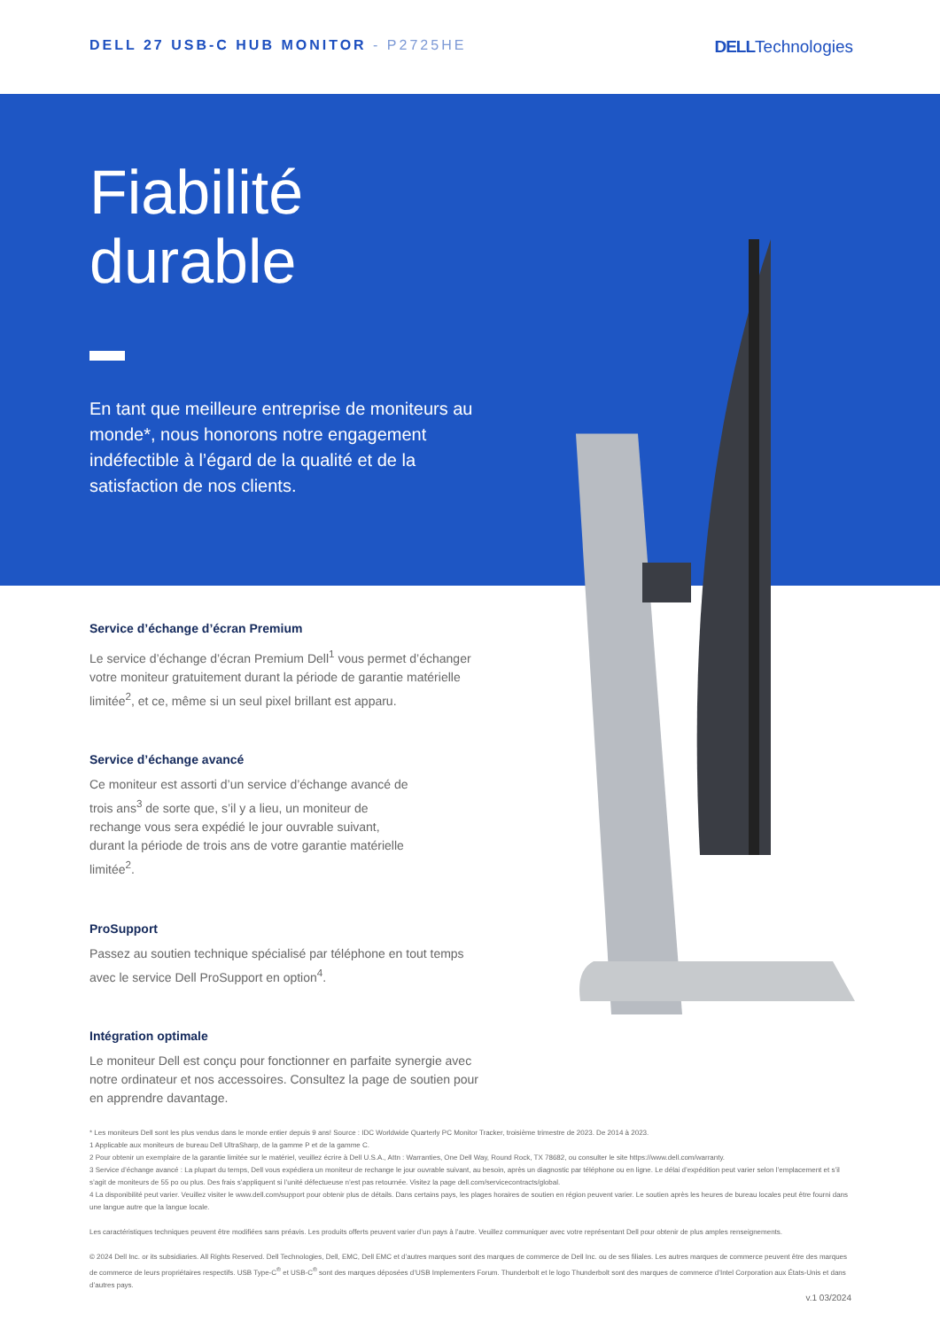DELL 27 USB-C HUB MONITOR - P2725HE
DELLTechnologies
Fiabilité
durable
En tant que meilleure entreprise de moniteurs au monde*, nous honorons notre engagement indéfectible à l’égard de la qualité et de la satisfaction de nos clients.
Service d’échange d’écran Premium
Le service d’échange d’écran Premium Dell<sup>1</sup> vous permet d’échanger votre moniteur gratuitement durant la période de garantie matérielle limitée<sup>2</sup>, et ce, même si un seul pixel brillant est apparu.
Service d’échange avancé
Ce moniteur est assorti d’un service d’échange avancé de trois ans<sup>3</sup> de sorte que, s’il y a lieu, un moniteur de rechange vous sera expédié le jour ouvrable suivant, durant la période de trois ans de votre garantie matérielle limitée<sup>2</sup>.
ProSupport
Passez au soutien technique spécialisé par téléphone en tout temps avec le service Dell ProSupport en option<sup>4</sup>.
Intégration optimale
Le moniteur Dell est conçu pour fonctionner en parfaite synergie avec notre ordinateur et nos accessoires. Consultez la page de soutien pour en apprendre davantage.
* Les moniteurs Dell sont les plus vendus dans le monde entier depuis 9 ans! Source : IDC Worldwide Quarterly PC Monitor Tracker, troisième trimestre de 2023. De 2014 à 2023.
1 Applicable aux moniteurs de bureau Dell UltraSharp, de la gamme P et de la gamme C.
2 Pour obtenir un exemplaire de la garantie limitée sur le matériel, veuillez écrire à Dell U.S.A., Attn : Warranties, One Dell Way, Round Rock, TX 78682, ou consulter le site https://www.dell.com/warranty.
3 Service d’échange avancé : La plupart du temps, Dell vous expédiera un moniteur de rechange le jour ouvrable suivant, au besoin, après un diagnostic par téléphone ou en ligne. Le délai d’expédition peut varier selon l’emplacement et s’il s’agit de moniteurs de 55 po ou plus. Des frais s’appliquent si l’unité défectueuse n’est pas retournée. Visitez la page dell.com/servicecontracts/global.
4 La disponibilité peut varier. Veuillez visiter le www.dell.com/support pour obtenir plus de détails. Dans certains pays, les plages horaires de soutien en région peuvent varier. Le soutien après les heures de bureau locales peut être fourni dans une langue autre que la langue locale.
Les caractéristiques techniques peuvent être modifiées sans préavis. Les produits offerts peuvent varier d’un pays à l’autre. Veuillez communiquer avec votre représentant Dell pour obtenir de plus amples renseignements.
© 2024 Dell Inc. or its subsidiaries. All Rights Reserved. Dell Technologies, Dell, EMC, Dell EMC et d’autres marques sont des marques de commerce de Dell Inc. ou de ses filiales. Les autres marques de commerce peuvent être des marques de commerce de leurs propriétaires respectifs. USB Type-C<sup>®</sup> et USB-C<sup>®</sup> sont des marques déposées d’USB Implementers Forum. Thunderbolt et le logo Thunderbolt sont des marques de commerce d’Intel Corporation aux États-Unis et dans d’autres pays.
v.1 03/2024